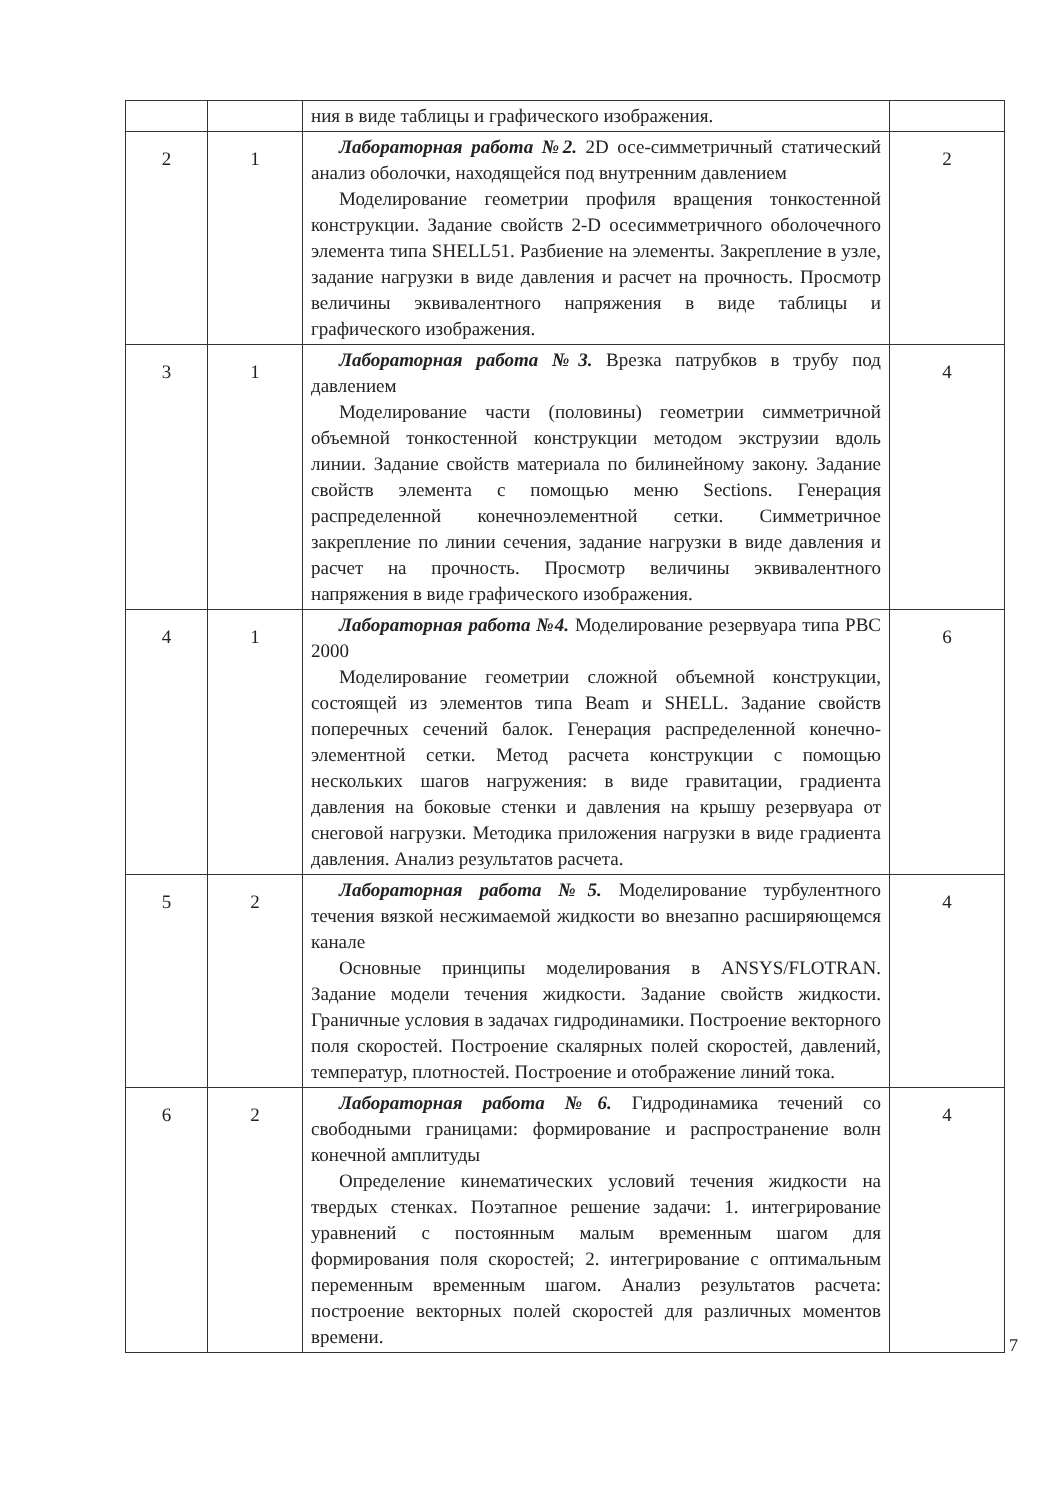| | | ния в виде таблицы и графического изображения. | |
| 2 | 1 | Лабораторная работа №2. 2D осе-симметричный статический анализ оболочки, находящейся под внутренним давлением Моделирование геометрии профиля вращения тонкостенной конструкции. Задание свойств 2-D осесимметричного оболочечного элемента типа SHELL51. Разбиение на элементы. Закрепление в узле, задание нагрузки в виде давления и расчет на прочность. Просмотр величины эквивалентного напряжения в виде таблицы и графического изображения. | 2 |
| 3 | 1 | Лабораторная работа №3. Врезка патрубков в трубу под давлением Моделирование части (половины) геометрии симметричной объемной тонкостенной конструкции методом экструзии вдоль линии. Задание свойств материала по билинейному закону. Задание свойств элемента с помощью меню Sections. Генерация распределенной конечноэлементной сетки. Симметричное закрепление по линии сечения, задание нагрузки в виде давления и расчет на прочность. Просмотр величины эквивалентного напряжения в виде графического изображения. | 4 |
| 4 | 1 | Лабораторная работа №4. Моделирование резервуара типа РВС 2000 Моделирование геометрии сложной объемной конструкции, состоящей из элементов типа Beam и SHELL. Задание свойств поперечных сечений балок. Генерация распределенной конечно-элементной сетки. Метод расчета конструкции с помощью нескольких шагов нагружения: в виде гравитации, градиента давления на боковые стенки и давления на крышу резервуара от снеговой нагрузки. Методика приложения нагрузки в виде градиента давления. Анализ результатов расчета. | 6 |
| 5 | 2 | Лабораторная работа №5. Моделирование турбулентного течения вязкой несжимаемой жидкости во внезапно расширяющемся канале Основные принципы моделирования в ANSYS/FLOTRAN. Задание модели течения жидкости. Задание свойств жидкости. Граничные условия в задачах гидродинамики. Построение векторного поля скоростей. Построение скалярных полей скоростей, давлений, температур, плотностей. Построение и отображение линий тока. | 4 |
| 6 | 2 | Лабораторная работа №6. Гидродинамика течений со свободными границами: формирование и распространение волн конечной амплитуды Определение кинематических условий течения жидкости на твердых стенках. Поэтапное решение задачи: 1. интегрирование уравнений с постоянным малым временным шагом для формирования поля скоростей; 2. интегрирование с оптимальным переменным временным шагом. Анализ результатов расчета: построение векторных полей скоростей для различных моментов времени. | 4 |
7